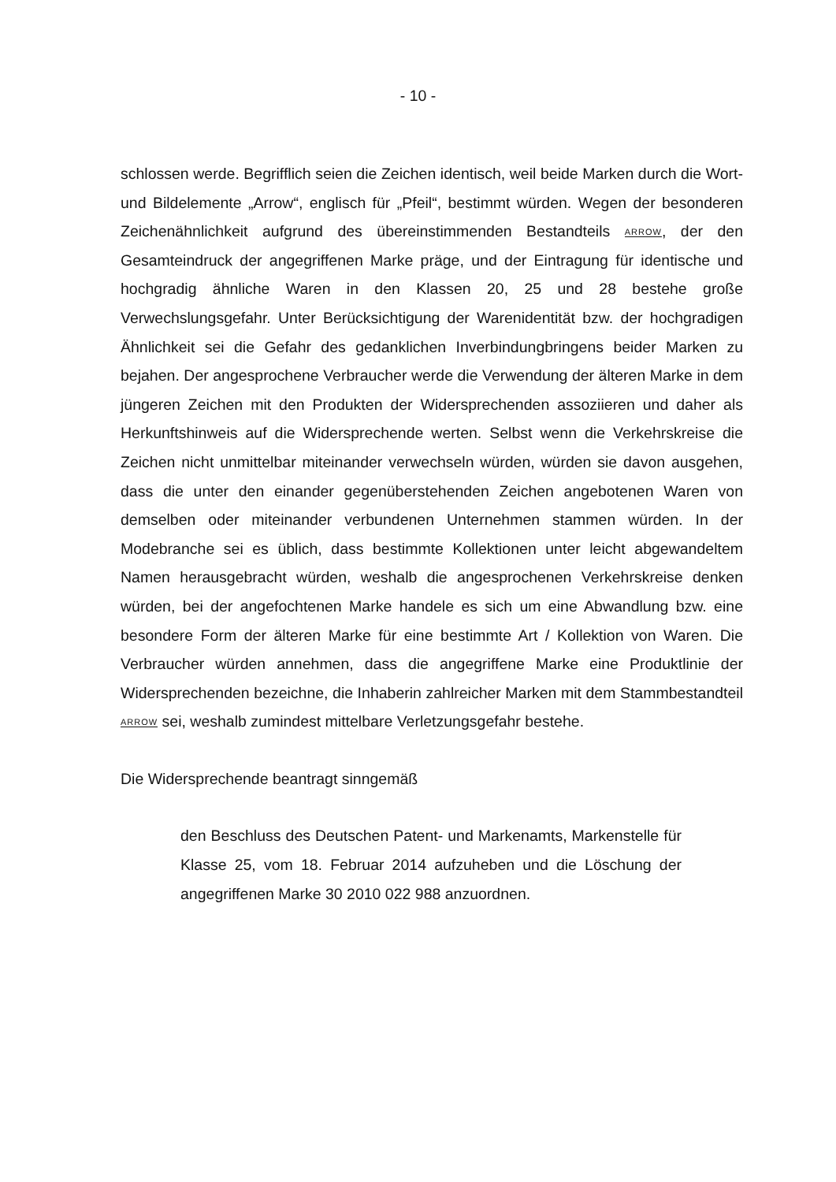- 10 -
schlossen werde. Begrifflich seien die Zeichen identisch, weil beide Marken durch die Wort- und Bildelemente „Arrow“, englisch für „Pfeil“, bestimmt würden. Wegen der besonderen Zeichenähnlichkeit aufgrund des übereinstimmenden Bestandteils ARROW, der den Gesamteindruck der angegriffenen Marke präge, und der Eintragung für identische und hochgradig ähnliche Waren in den Klassen 20, 25 und 28 bestehe große Verwechslungsgefahr. Unter Berücksichtigung der Warenidentität bzw. der hochgradigen Ähnlichkeit sei die Gefahr des gedanklichen Inverbindungbringens beider Marken zu bejahen. Der angesprochene Verbraucher werde die Verwendung der älteren Marke in dem jüngeren Zeichen mit den Produkten der Widersprechenden assoziieren und daher als Herkunftshinweis auf die Widersprechende werten. Selbst wenn die Verkehrskreise die Zeichen nicht unmittelbar miteinander verwechseln würden, würden sie davon ausgehen, dass die unter den einander gegenüberstehenden Zeichen angebotenen Waren von demselben oder miteinander verbundenen Unternehmen stammen würden. In der Modebranche sei es üblich, dass bestimmte Kollektionen unter leicht abgewandeltem Namen herausgebracht würden, weshalb die angesprochenen Verkehrskreise denken würden, bei der angefochtenen Marke handele es sich um eine Abwandlung bzw. eine besondere Form der älteren Marke für eine bestimmte Art / Kollektion von Waren. Die Verbraucher würden annehmen, dass die angegriffene Marke eine Produktlinie der Widersprechenden bezeichne, die Inhaberin zahlreicher Marken mit dem Stammbestandteil ARROW sei, weshalb zumindest mittelbare Verletzungsgefahr bestehe.
Die Widersprechende beantragt sinngemäß
den Beschluss des Deutschen Patent- und Markenamts, Markenstelle für Klasse 25, vom 18. Februar 2014 aufzuheben und die Löschung der angegriffenen Marke 30 2010 022 988 anzuordnen.